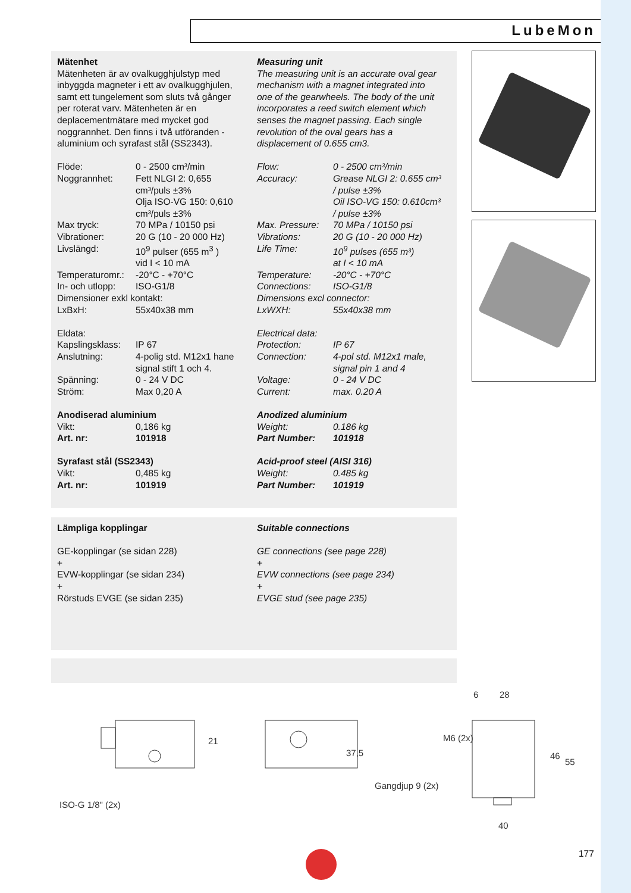LubeMon
Mätenhet
Mätenheten är av ovalkugghjulstyp med inbyggda magneter i ett av ovalkugghjulen, samt ett tungelement som sluts två gånger per roterat varv. Mätenheten är en deplacementmätare med mycket god noggrannhet. Den finns i två utföranden - aluminium och syrafast stål (SS2343).
| Flöde: | 0 - 2500 cm³/min |
| Noggrannhet: | Fett NLGI 2: 0,655 cm³/puls ±3% Olja ISO-VG 150: 0,610 cm³/puls ±3% |
| Max tryck: | 70 MPa / 10150 psi |
| Vibrationer: | 20 G (10 - 20 000 Hz) |
| Livslängd: | 10<sup>9</sup> pulser (655 m<sup>3</sup> ) vid I < 10 mA |
| Temperaturomr.: | -20°C - +70°C |
| In- och utlopp: | ISO-G1/8 |
| Dimensioner exkl kontakt: | |
| LxBxH: | 55x40x38 mm |
| Eldata: | |
| Kapslingsklass: | IP 67 |
| Anslutning: | 4-polig std. M12x1 hane signal stift 1 och 4. |
| Spänning: | 0 - 24 V DC |
| Ström: | Max 0,20 A |
| Anodiserad aluminium | |
| Vikt: | 0,186 kg |
| Art. nr: | 101918 |
| Syrafast stål (SS2343) | |
| Vikt: | 0,485 kg |
| Art. nr: | 101919 |
Measuring unit
The measuring unit is an accurate oval gear mechanism with a magnet integrated into one of the gearwheels. The body of the unit incorporates a reed switch element which senses the magnet passing. Each single revolution of the oval gears has a displacement of 0.655 cm3.
| Flow: | 0 - 2500 cm³/min |
| Accuracy: | Grease NLGI 2: 0.655 cm³ / pulse ±3% Oil ISO-VG 150: 0.610cm³ / pulse ±3% |
| Max. Pressure: | 70 MPa / 10150 psi |
| Vibrations: | 20 G (10 - 20 000 Hz) |
| Life Time: | 10<sup>9</sup> pulses (655 m³) at I < 10 mA |
| Temperature: | -20°C - +70°C |
| Connections: | ISO-G1/8 |
| Dimensions excl connector: | |
| LxWXH: | 55x40x38 mm |
| Electrical data: | |
| Protection: | IP 67 |
| Connection: | 4-pol std. M12x1 male, signal pin 1 and 4 |
| Voltage: | 0 - 24 V DC |
| Current: | max. 0.20 A |
| Anodized aluminium | |
| Weight: | 0.186 kg |
| Part Number: | 101918 |
| Acid-proof steel (AISI 316) | |
| Weight: | 0.485 kg |
| Part Number: | 101919 |
Lämpliga kopplingar
GE-kopplingar (se sidan 228)
+
EVW-kopplingar (se sidan 234)
+
Rörstuds EVGE (se sidan 235)
Suitable connections
GE connections (see page 228)
+
EVW connections (see page 234)
+
EVGE stud (see page 235)
ISO-G 1/8" (2x)
21
37,5
Gangdjup 9 (2x)
28
6
46
55
40
M6 (2x)
177